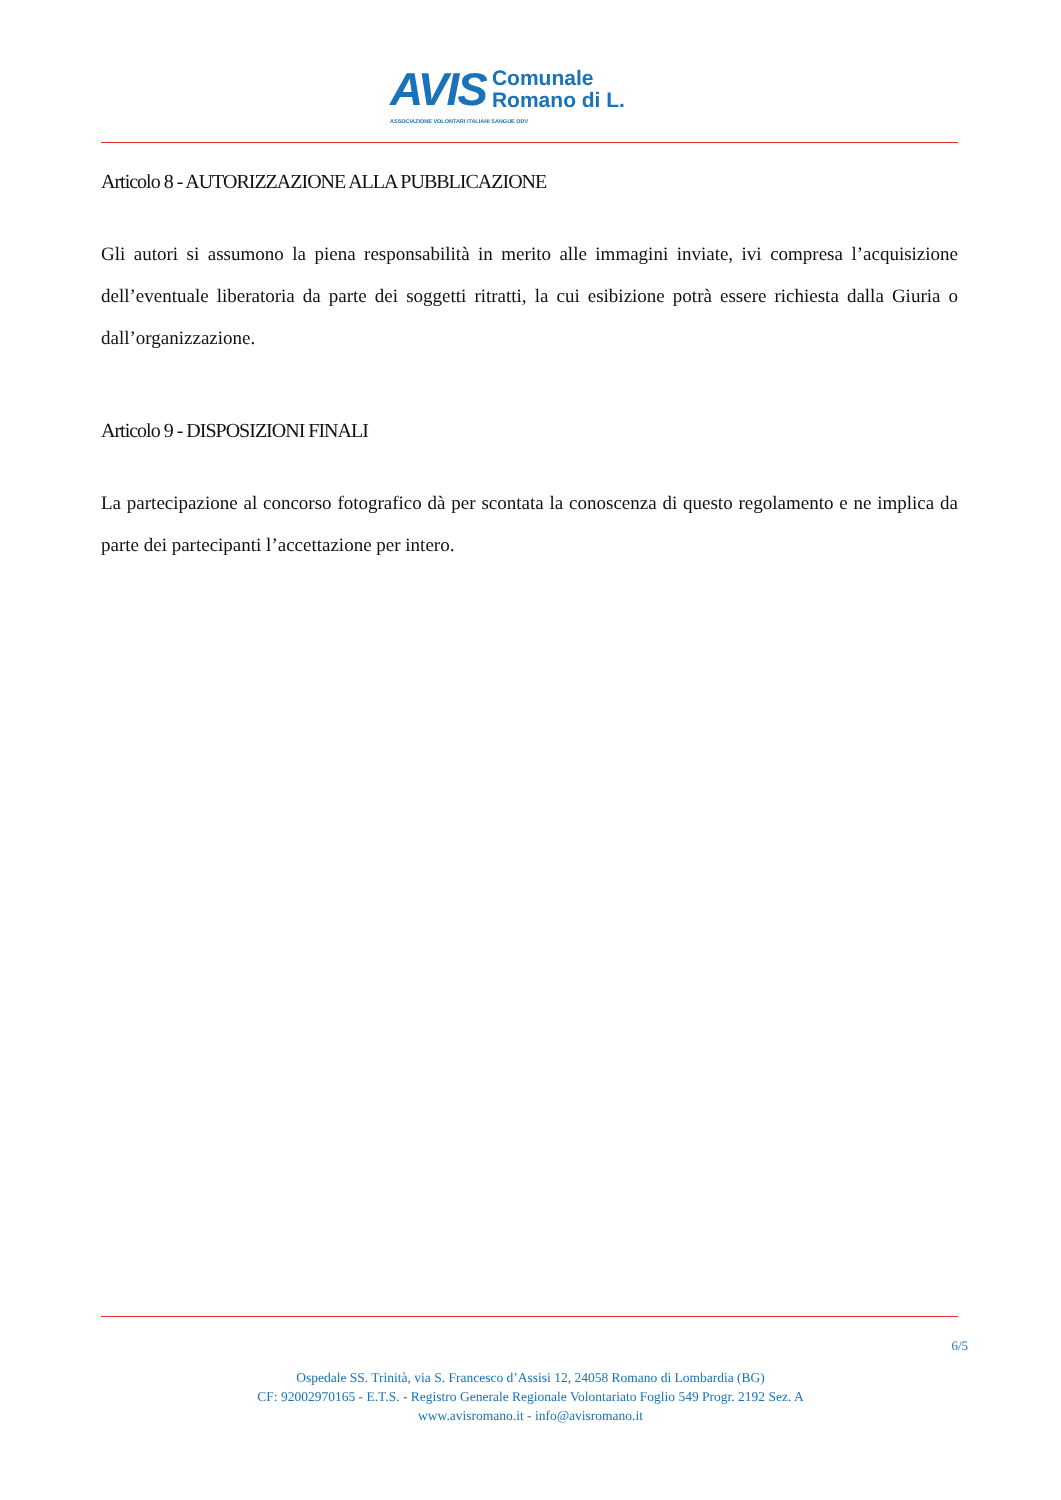AVIS Comunale
Romano di L.
ASSOCIAZIONE VOLONTARI ITALIANI SANGUE ODV
Articolo 8 - AUTORIZZAZIONE ALLA PUBBLICAZIONE
Gli autori si assumono la piena responsabilità in merito alle immagini inviate, ivi compresa l’acquisizione dell’eventuale liberatoria da parte dei soggetti ritratti, la cui esibizione potrà essere richiesta dalla Giuria o dall’organizzazione.
Articolo 9 - DISPOSIZIONI FINALI
La partecipazione al concorso fotografico dà per scontata la conoscenza di questo regolamento e ne implica da parte dei partecipanti l’accettazione per intero.
6/5
Ospedale SS. Trinità, via S. Francesco d’Assisi 12, 24058 Romano di Lombardia (BG)
CF: 92002970165 - E.T.S. - Registro Generale Regionale Volontariato Foglio 549 Progr. 2192 Sez. A
www.avisromano.it - info@avisromano.it